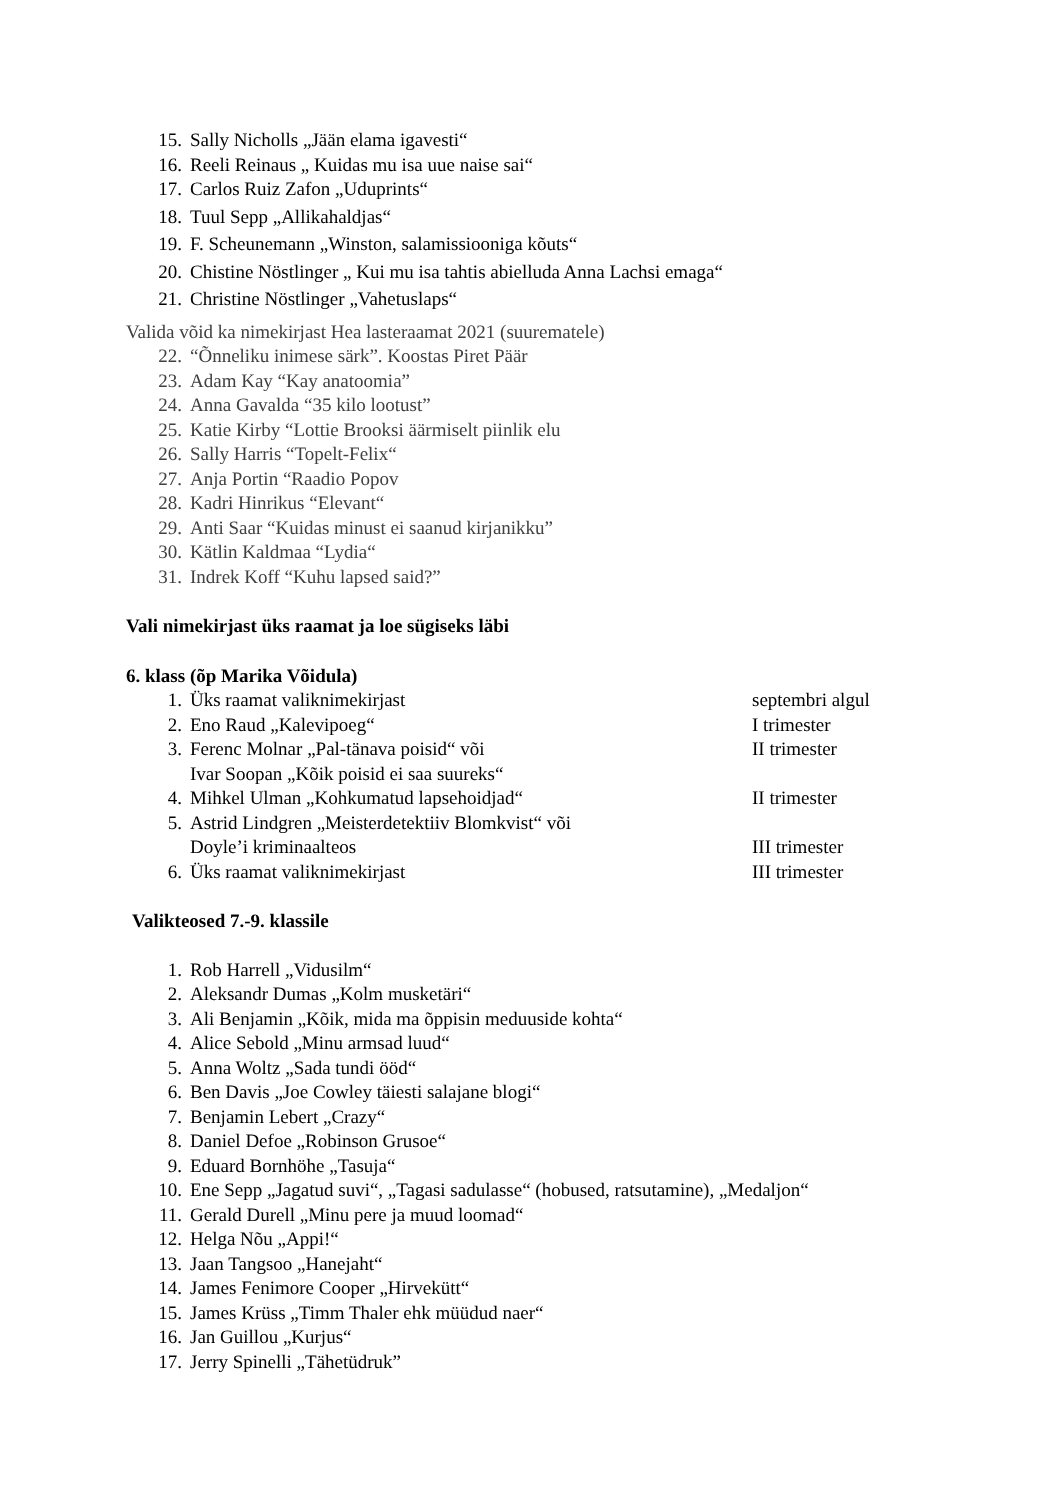15. Sally Nicholls „Jään elama igavesti“
16. Reeli Reinaus „ Kuidas mu isa uue naise sai“
17. Carlos Ruiz Zafon „Uduprints“
18. Tuul Sepp „Allikahaldjas“
19. F. Scheunemann „Winston, salamissiooniga kõuts“
20. Chistine Nöstlinger „ Kui mu isa tahtis abielluda Anna Lachsi emaga“
21. Christine Nöstlinger „Vahetuslaps“
Valida võid ka nimekirjast Hea lasteraamat 2021 (suurematele)
22. “Õnneliku inimese särk”. Koostas Piret Päär
23. Adam Kay “Kay anatoomia”
24. Anna Gavalda “35 kilo lootust”
25. Katie Kirby “Lottie Brooksi äärmiselt piinlik elu
26. Sally Harris “Topelt-Felix“
27. Anja Portin “Raadio Popov
28. Kadri Hinrikus “Elevant“
29. Anti Saar “Kuidas minust ei saanud kirjanikku”
30. Kätlin Kaldmaa “Lydia“
31. Indrek Koff “Kuhu lapsed said?”
Vali nimekirjast üks raamat ja loe sügiseks läbi
6. klass (õp Marika Võidula)
1. Üks raamat valiknimekirjast septembri algul
2. Eno Raud „Kalevipoeg“I trimester
3. Ferenc Molnar „Pal-tänava poisid“ või
Ivar Soopan „Kõik poisid ei saa suureks“II trimester
4. Mihkel Ulman „Kohkumatud lapsehoidjad“II trimester
5. Astrid Lindgren „Meisterdetektiiv Blomkvist“ või
Doyle’i kriminaalteos
III trimester
6. Üks raamat valiknimekirjast III trimester
Valikteosed 7.-9. klassile
1. Rob Harrell „Vidusilm“
2. Aleksandr Dumas „Kolm musketäri“
3. Ali Benjamin „Kõik, mida ma õppisin meduuside kohta“
4. Alice Sebold „Minu armsad luud“
5. Anna Woltz „Sada tundi ööd“
6. Ben Davis „Joe Cowley täiesti salajane blogi“
7. Benjamin Lebert „Crazy“
8. Daniel Defoe „Robinson Grusoe“
9. Eduard Bornhöhe „Tasuja“
10. Ene Sepp „Jagatud suvi“, „Tagasi sadulasse“ (hobused, ratsutamine), „Medaljon“
11. Gerald Durell „Minu pere ja muud loomad“
12. Helga Nõu „Appi!“
13. Jaan Tangsoo „Hanejaht“
14. James Fenimore Cooper „Hirvekütt“
15. James Krüss „Timm Thaler ehk müüdud naer“
16. Jan Guillou „Kurjus“
17. Jerry Spinelli „Tähetüdruk”